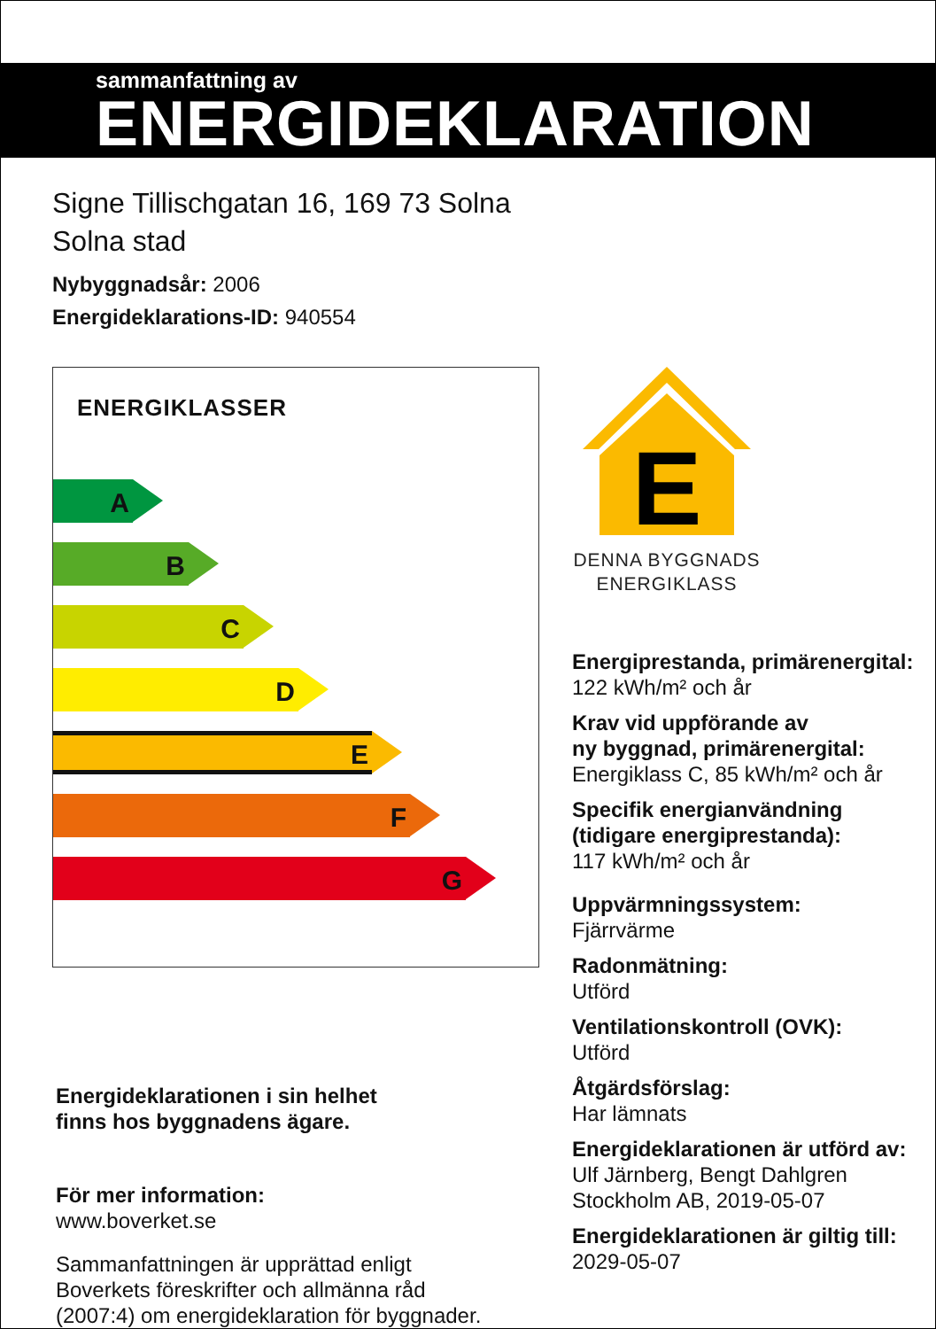sammanfattning av
ENERGIDEKLARATION
Signe Tillischgatan 16, 169 73 Solna
Solna stad
Nybyggnadsår: 2006
Energideklarations-ID: 940554
ENERGIKLASSER
A
B
C
D
E
F
G
Energideklarationen i sin helhet
finns hos byggnadens ägare.
För mer information:
www.boverket.se
Sammanfattningen är upprättad enligt
Boverkets föreskrifter och allmänna råd
(2007:4) om energideklaration för byggnader.
E
DENNA BYGGNADS
ENERGIKLASS
Energiprestanda, primärenergital:
122 kWh/m² och år
Krav vid uppförande av
ny byggnad, primärenergital:
Energiklass C, 85 kWh/m² och år
Specifik energianvändning
(tidigare energiprestanda):
117 kWh/m² och år
Uppvärmningssystem:
Fjärrvärme
Radonmätning:
Utförd
Ventilationskontroll (OVK):
Utförd
Åtgärdsförslag:
Har lämnats
Energideklarationen är utförd av:
Ulf Järnberg, Bengt Dahlgren
Stockholm AB, 2019-05-07
Energideklarationen är giltig till:
2029-05-07